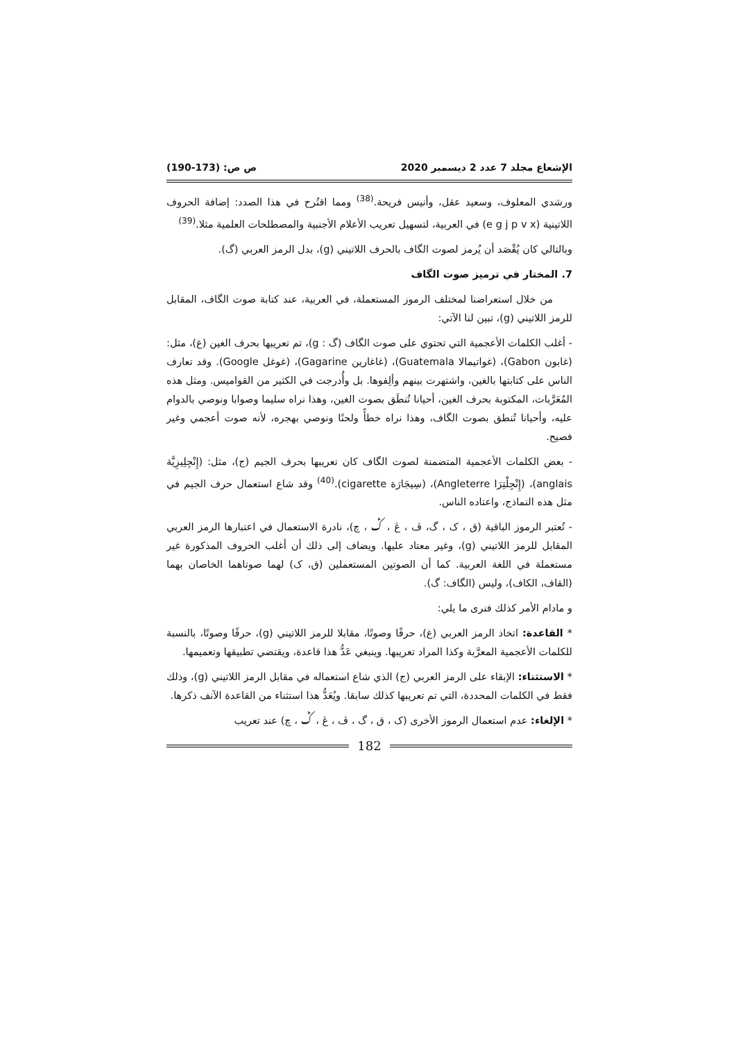الإشعاع مجلد 7 عدد 2 ديسمبر 2020 ص ص: (173-190)
ورشدي المعلوف، وسعيد عقل، وأنيس فريحة.<sup>(38)</sup> ومما اقتُرح في هذا الصدد: إضافة الحروف اللاتينية (e g j p v x) في العربية، لتسهيل تعريب الأعلام الأجنبية والمصطلحات العلمية مثلا.<sup>(39)</sup>
وبالتالي كان يُقْصَد أن يُرمز لصوت الگاف بالحرف اللاتيني (g)، بدل الرمز العربي (گ).
7. المختار في ترميز صوت الگاف
من خلال استعراضنا لمختلف الرموز المستعملة، في العربية، عند كتابة صوت الگاف، المقابل للرمز اللاتيني (g)، تبين لنا الآتي:
- أغلب الكلمات الأعجمية التي تحتوي على صوت الگاف (گ : g)، تم تعريبها بحرف الغين (غ)، مثل: (غابون Gabon)، (غواتيمالا Guatemala)، (غاغارين Gagarine)، (غوغل Google). وقد تعارف الناس على كتابتها بالغين، واشتهرت بينهم وألِفوها. بل وأُدرجت في الكثير من القواميس. ومثل هذه المُعَرَّبات، المكتوبة بحرف الغين، أحيانا تُنطَق بصوت الغين، وهذا نراه سليما وصوابا ونوصي بالدوام عليه، وأحيانا تُنطق بصوت الگاف، وهذا نراه خطأً ولحنًا ونوصي بهجره، لأنه صوت أعجمي وغير فصيح.
- بعض الكلمات الأعجمية المتضمنة لصوت الگاف كان تعريبها بحرف الجيم (ج)، مثل: (إِنْجِلِيزِيَّة anglais)، (إِنْجِلْتِرَا Angleterre)، (سِيجَارَة cigarette).<sup>(40)</sup> وقد شاع استعمال حرف الجيم في مثل هذه النماذج، واعتاده الناس.
- تُعتبر الرموز الباقية (ق ، ک ، گ، ڤ ، ڠ ، ݣ ، چ)، نادرة الاستعمال في اعتبارها الرمز العربي المقابل للرمز اللاتيني (g)، وغير معتاد عليها. ويضاف إلى ذلك أن أغلب الحروف المذكورة غير مستعملة في اللغة العربية. كما أن الصوتين المستعملين (ق، ک) لهما صوتاهما الخاصان بهما (القاف، الكاف)، وليس (الگاف: گ).
و مادام الأمر كذلك فنرى ما يلي:
* القاعدة: اتخاذ الرمز العربي (غ)، حرفًا وصوتًا، مقابلا للرمز اللاتيني (g)، حرفًا وصوتًا، بالنسبة للكلمات الأعجمية المعرَّبة وكذا المراد تعريبها. وينبغي عَدُّ هذا قاعدة، ويقتضي تطبيقها وتعميمها.
* الاستثناء: الإبقاء على الرمز العربي (ج) الذي شاع استعماله في مقابل الرمز اللاتيني (g)، وذلك فقط في الكلمات المحددة، التي تم تعريبها كذلك سابقا. ويُعَدُّ هذا استثناء من القاعدة الآنف ذكرها.
* الإلغاء: عدم استعمال الرموز الأخرى (ک ، ق ، گ ، ڤ ، ڠ ، ݣ ، چ) عند تعريب
182